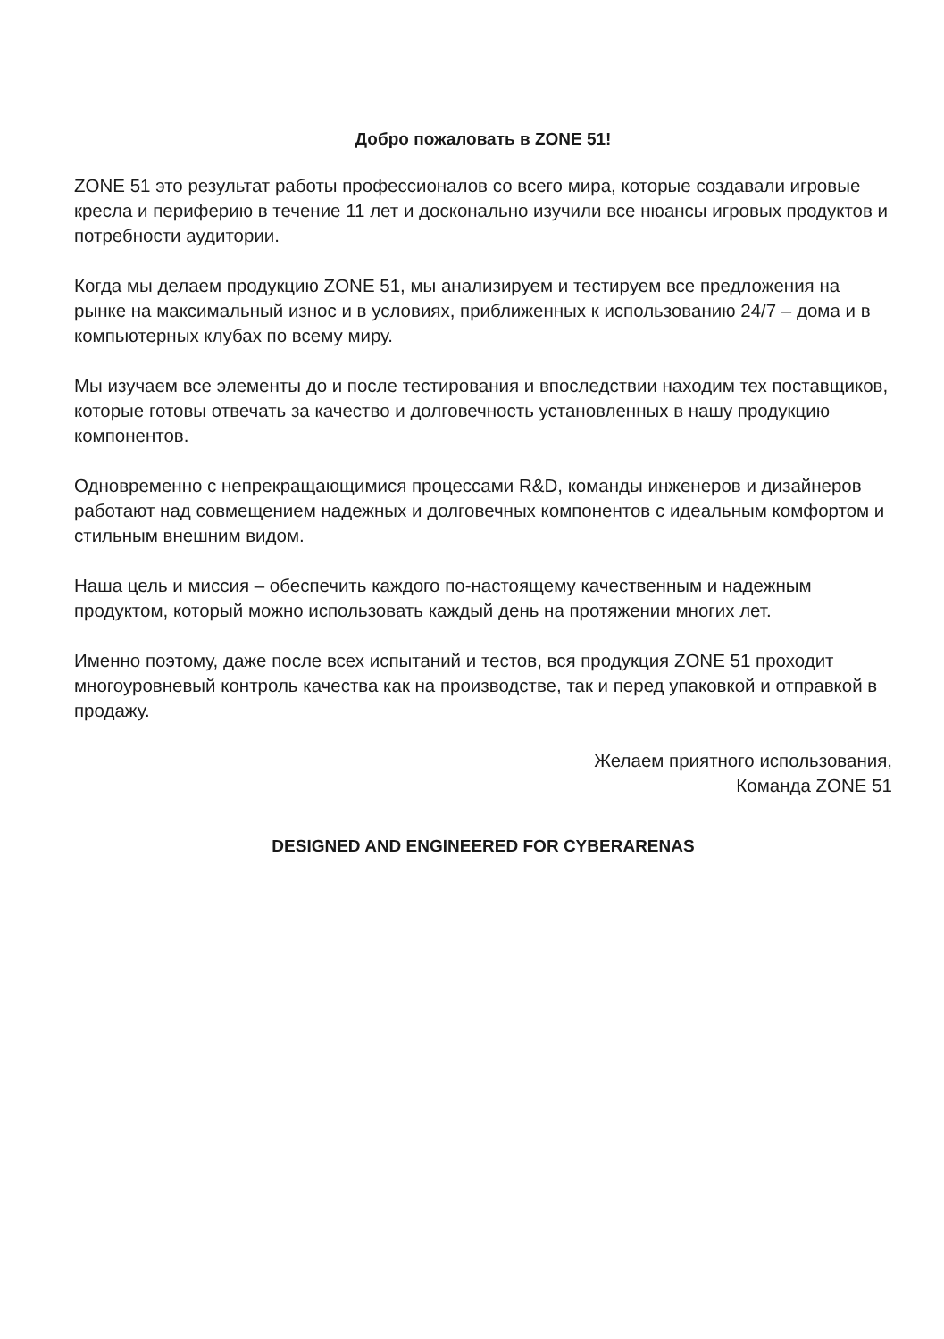Добро пожаловать в ZONE 51!
ZONE 51 это результат работы профессионалов со всего мира, которые создавали игровые кресла и периферию в течение 11 лет и досконально изучили все нюансы игровых продуктов и потребности аудитории.
Когда мы делаем продукцию ZONE 51, мы анализируем и тестируем все предложения на рынке на максимальный износ и в условиях, приближенных к использованию 24/7 – дома и в компьютерных клубах по всему миру.
Мы изучаем все элементы до и после тестирования и впоследствии находим тех поставщиков, которые готовы отвечать за качество и долговечность установленных в нашу продукцию компонентов.
Одновременно с непрекращающимися процессами R&D, команды инженеров и дизайнеров работают над совмещением надежных и долговечных компонентов с идеальным комфортом и стильным внешним видом.
Наша цель и миссия – обеспечить каждого по-настоящему качественным и надежным продуктом, который можно использовать каждый день на протяжении многих лет.
Именно поэтому, даже после всех испытаний и тестов, вся продукция ZONE 51 проходит многоуровневый контроль качества как на производстве, так и перед упаковкой и отправкой в продажу.
Желаем приятного использования,
Команда ZONE 51
DESIGNED AND ENGINEERED FOR CYBERARENAS